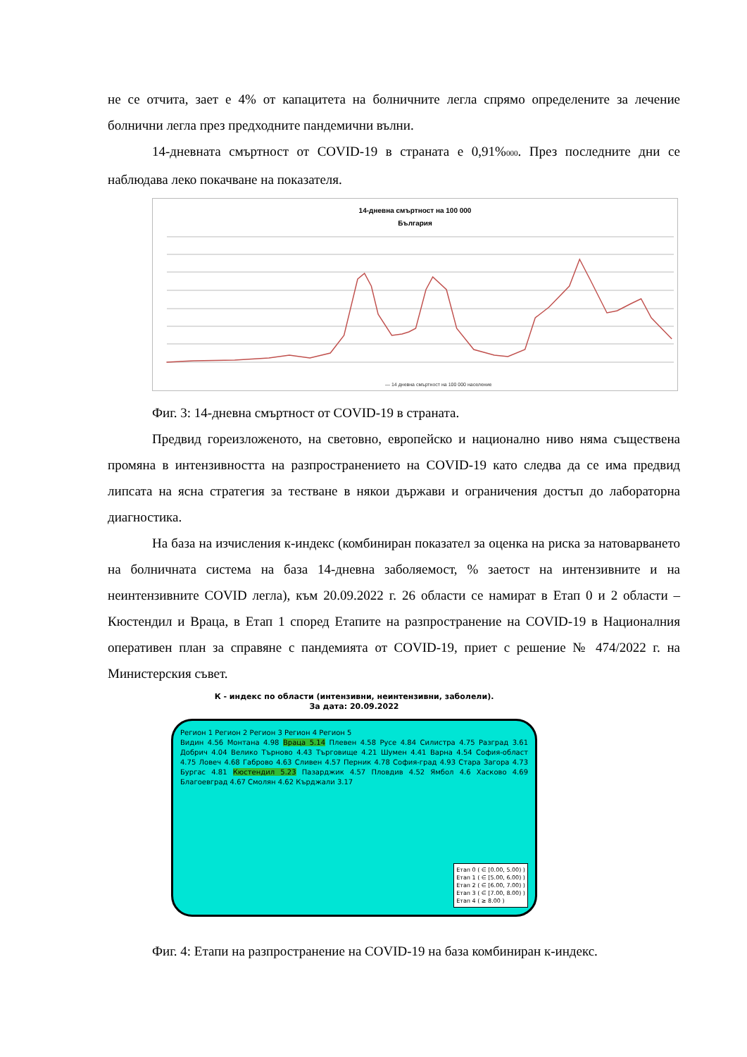не се отчита, зает е 4% от капацитета на болничните легла спрямо определените за лечение болнични легла през предходните пандемични вълни.
14-дневната смъртност от COVID-19 в страната е 0,91%000. През последните дни се наблюдава леко покачване на показателя.
14-дневна смъртност на 100 000
България
— 14 дневна смъртност на 100 000 население
Фиг. 3: 14-дневна смъртност от COVID-19 в страната.
Предвид гореизложеното, на световно, европейско и национално ниво няма съществена промяна в интензивността на разпространението на COVID-19 като следва да се има предвид липсата на ясна стратегия за тестване в някои държави и ограничения достъп до лабораторна диагностика.
На база на изчисления к-индекс (комбиниран показател за оценка на риска за натоварването на болничната система на база 14-дневна заболяемост, % заетост на интензивните и на неинтензивните COVID легла), към 20.09.2022 г. 26 области се намират в Етап 0 и 2 области – Кюстендил и Враца, в Етап 1 според Етапите на разпространение на COVID-19 в Националния оперативен план за справяне с пандемията от COVID-19, приет с решение № 474/2022 г. на Министерския съвет.
К - индекс по области (интензивни, неинтензивни, заболели).
За дата: 20.09.2022
Регион 1 Регион 2 Регион 3 Регион 4 Регион 5
Видин 4.56 Монтана 4.98 Враца 5.14 Плевен 4.58 Русе 4.84 Силистра 4.75 Разград 3.61 Добрич 4.04 Велико Търново 4.43 Търговище 4.21 Шумен 4.41 Варна 4.54 София-област 4.75 Ловеч 4.68 Габрово 4.63 Сливен 4.57 Перник 4.78 София-град 4.93 Стара Загора 4.73 Бургас 4.81 Кюстендил 5.23 Пазарджик 4.57 Пловдив 4.52 Ямбол 4.6 Хасково 4.69 Благоевград 4.67 Смолян 4.62 Кърджали 3.17
Етап 0 ( ∈ [0.00, 5.00) )
Етап 1 ( ∈ [5.00, 6.00) )
Етап 2 ( ∈ [6.00, 7.00) )
Етап 3 ( ∈ [7.00, 8.00) )
Етап 4 ( ≥ 8.00 )
Фиг. 4: Етапи на разпространение на COVID-19 на база комбиниран к-индекс.